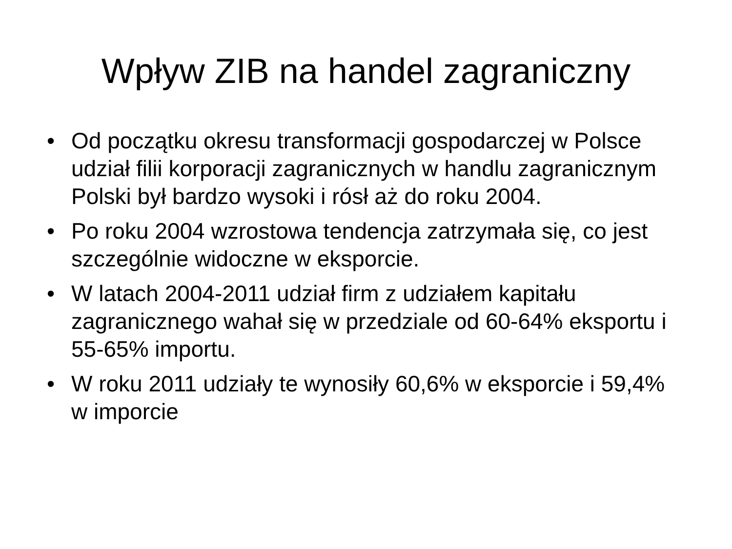Wpływ ZIB na handel zagraniczny
• Od początku okresu transformacji gospodarczej w Polsce udział filii korporacji zagranicznych w handlu zagranicznym Polski był bardzo wysoki i rósł aż do roku 2004.
• Po roku 2004 wzrostowa tendencja zatrzymała się, co jest szczególnie widoczne w eksporcie.
• W latach 2004-2011 udział firm z udziałem kapitału zagranicznego wahał się w przedziale od 60-64% eksportu i 55-65% importu.
• W roku 2011 udziały te wynosiły 60,6% w eksporcie i 59,4% w imporcie